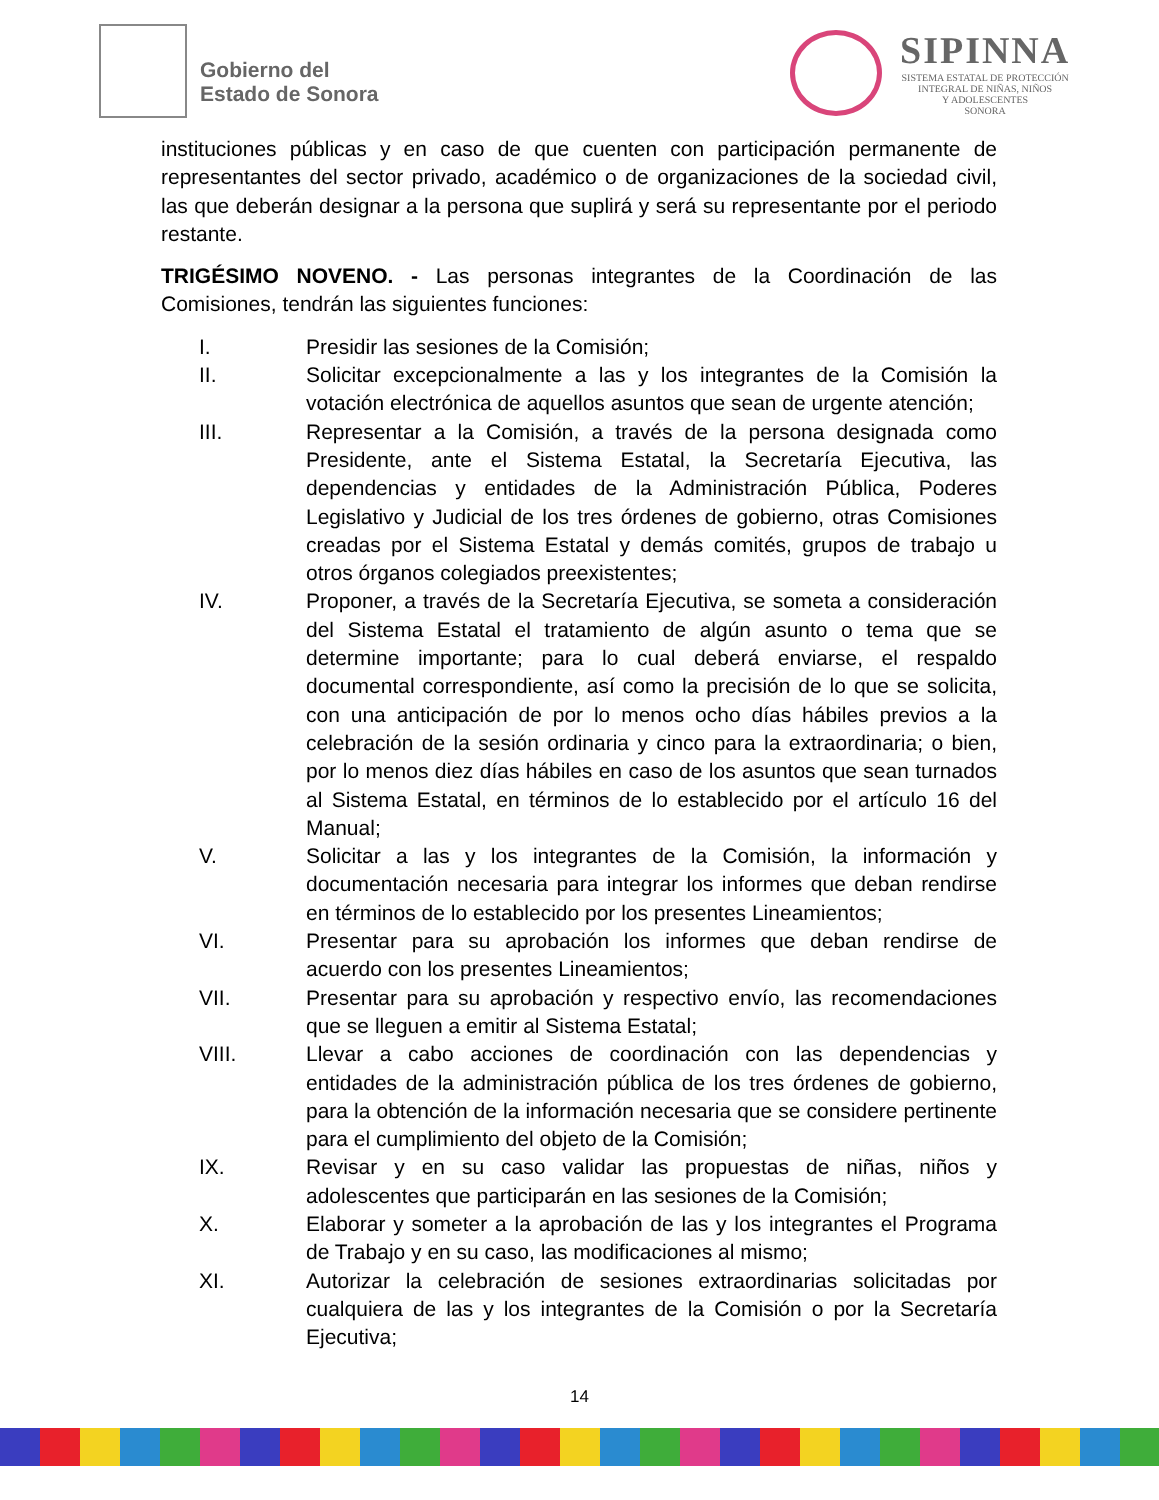Gobierno del
Estado de Sonora
SIPINNA
SISTEMA ESTATAL DE PROTECCIÓN
INTEGRAL DE NIÑAS, NIÑOS
Y ADOLESCENTES
SONORA
instituciones públicas y en caso de que cuenten con participación permanente de representantes del sector privado, académico o de organizaciones de la sociedad civil, las que deberán designar a la persona que suplirá y será su representante por el periodo restante.
TRIGÉSIMO NOVENO. - Las personas integrantes de la Coordinación de las Comisiones, tendrán las siguientes funciones:
I. Presidir las sesiones de la Comisión;
II. Solicitar excepcionalmente a las y los integrantes de la Comisión la votación electrónica de aquellos asuntos que sean de urgente atención;
III. Representar a la Comisión, a través de la persona designada como Presidente, ante el Sistema Estatal, la Secretaría Ejecutiva, las dependencias y entidades de la Administración Pública, Poderes Legislativo y Judicial de los tres órdenes de gobierno, otras Comisiones creadas por el Sistema Estatal y demás comités, grupos de trabajo u otros órganos colegiados preexistentes;
IV. Proponer, a través de la Secretaría Ejecutiva, se someta a consideración del Sistema Estatal el tratamiento de algún asunto o tema que se determine importante; para lo cual deberá enviarse, el respaldo documental correspondiente, así como la precisión de lo que se solicita, con una anticipación de por lo menos ocho días hábiles previos a la celebración de la sesión ordinaria y cinco para la extraordinaria; o bien, por lo menos diez días hábiles en caso de los asuntos que sean turnados al Sistema Estatal, en términos de lo establecido por el artículo 16 del Manual;
V. Solicitar a las y los integrantes de la Comisión, la información y documentación necesaria para integrar los informes que deban rendirse en términos de lo establecido por los presentes Lineamientos;
VI. Presentar para su aprobación los informes que deban rendirse de acuerdo con los presentes Lineamientos;
VII. Presentar para su aprobación y respectivo envío, las recomendaciones que se lleguen a emitir al Sistema Estatal;
VIII. Llevar a cabo acciones de coordinación con las dependencias y entidades de la administración pública de los tres órdenes de gobierno, para la obtención de la información necesaria que se considere pertinente para el cumplimiento del objeto de la Comisión;
IX. Revisar y en su caso validar las propuestas de niñas, niños y adolescentes que participarán en las sesiones de la Comisión;
X. Elaborar y someter a la aprobación de las y los integrantes el Programa de Trabajo y en su caso, las modificaciones al mismo;
XI. Autorizar la celebración de sesiones extraordinarias solicitadas por cualquiera de las y los integrantes de la Comisión o por la Secretaría Ejecutiva;
14